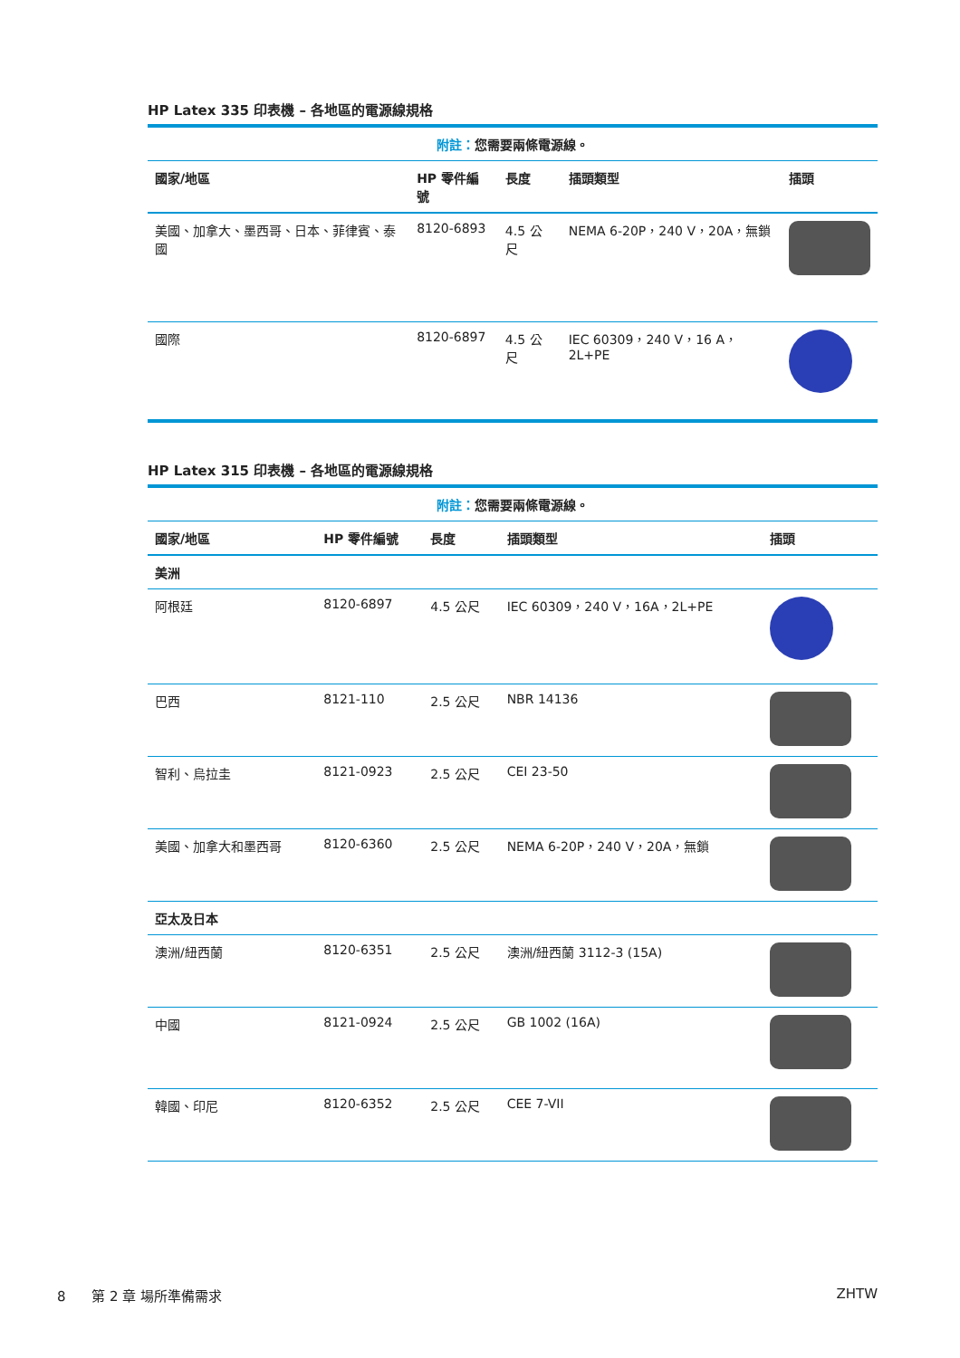HP Latex 335 印表機 – 各地區的電源線規格
| 附註： 您需要兩條電源線。 | | | | |
| 國家/地區 | HP 零件編號 | 長度 | 插頭類型 | 插頭 |
| 美國、加拿大、墨西哥、日本、菲律賓、泰國 | 8120-6893 | 4.5 公尺 | NEMA 6-20P，240 V，20A，無鎖 | |
| 國際 | 8120-6897 | 4.5 公尺 | IEC 60309，240 V，16 A，2L+PE | |
HP Latex 315 印表機 – 各地區的電源線規格
| 附註： 您需要兩條電源線。 | | | | |
| 國家/地區 | HP 零件編號 | 長度 | 插頭類型 | 插頭 |
| 美洲 | | | | |
| 阿根廷 | 8120-6897 | 4.5 公尺 | IEC 60309，240 V，16A，2L+PE | |
| 巴西 | 8121-110 | 2.5 公尺 | NBR 14136 | |
| 智利、烏拉圭 | 8121-0923 | 2.5 公尺 | CEI 23-50 | |
| 美國、加拿大和墨西哥 | 8120-6360 | 2.5 公尺 | NEMA 6-20P，240 V，20A，無鎖 | |
| 亞太及日本 | | | | |
| 澳洲/紐西蘭 | 8120-6351 | 2.5 公尺 | 澳洲/紐西蘭 3112-3 (15A) | |
| 中國 | 8121-0924 | 2.5 公尺 | GB 1002 (16A) | |
| 韓國、印尼 | 8120-6352 | 2.5 公尺 | CEE 7-VII | |
8 第 2 章 場所準備需求 ZHTW